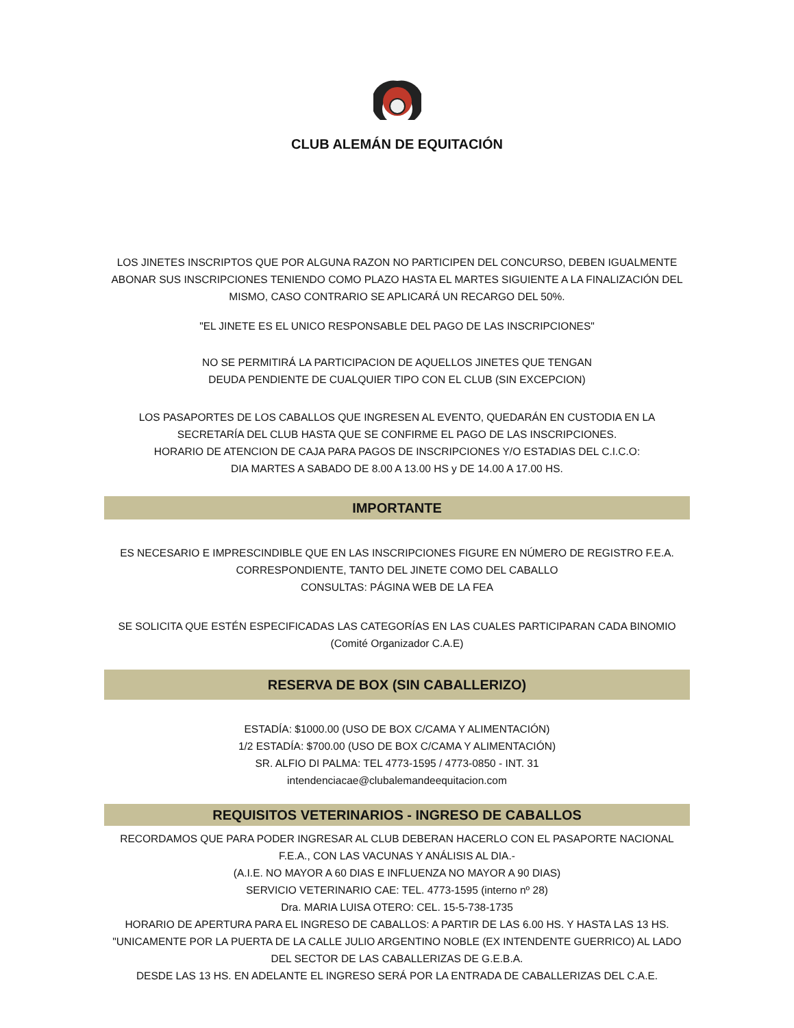CLUB ALEMÁN DE EQUITACIÓN
LOS JINETES INSCRIPTOS QUE POR ALGUNA RAZON NO PARTICIPEN DEL CONCURSO, DEBEN IGUALMENTE ABONAR SUS INSCRIPCIONES TENIENDO COMO PLAZO HASTA EL MARTES SIGUIENTE A LA FINALIZACIÓN DEL MISMO, CASO CONTRARIO SE APLICARÁ UN RECARGO DEL 50%.
"EL JINETE ES EL UNICO RESPONSABLE DEL PAGO DE LAS INSCRIPCIONES"
NO SE PERMITIRÁ LA PARTICIPACION DE AQUELLOS JINETES QUE TENGAN
DEUDA PENDIENTE DE CUALQUIER TIPO CON EL CLUB (SIN EXCEPCION)
LOS PASAPORTES DE LOS CABALLOS QUE INGRESEN AL EVENTO, QUEDARÁN EN CUSTODIA EN LA SECRETARÍA DEL CLUB HASTA QUE SE CONFIRME EL PAGO DE LAS INSCRIPCIONES.
HORARIO DE ATENCION DE CAJA PARA PAGOS DE INSCRIPCIONES Y/O ESTADIAS DEL C.I.C.O:
DIA MARTES A SABADO DE 8.00 A 13.00 HS y DE 14.00 A 17.00 HS.
IMPORTANTE
ES NECESARIO E IMPRESCINDIBLE QUE EN LAS INSCRIPCIONES FIGURE EN NÚMERO DE REGISTRO F.E.A. CORRESPONDIENTE, TANTO DEL JINETE COMO DEL CABALLO
CONSULTAS: PÁGINA WEB DE LA FEA
SE SOLICITA QUE ESTÉN ESPECIFICADAS LAS CATEGORÍAS EN LAS CUALES PARTICIPARAN CADA BINOMIO
(Comité Organizador C.A.E)
RESERVA DE BOX (SIN CABALLERIZO)
ESTADÍA: $1000.00 (USO DE BOX C/CAMA Y ALIMENTACIÓN)
1/2 ESTADÍA: $700.00 (USO DE BOX C/CAMA Y ALIMENTACIÓN)
SR. ALFIO DI PALMA: TEL 4773-1595 / 4773-0850 - INT. 31
intendenciacae@clubalemandeequitacion.com
REQUISITOS VETERINARIOS - INGRESO DE CABALLOS
RECORDAMOS QUE PARA PODER INGRESAR AL CLUB DEBERAN HACERLO CON EL PASAPORTE NACIONAL F.E.A., CON LAS VACUNAS Y ANÁLISIS AL DIA.-
(A.I.E. NO MAYOR A 60 DIAS E INFLUENZA NO MAYOR A 90 DIAS)
SERVICIO VETERINARIO CAE: TEL. 4773-1595 (interno nº 28)
Dra. MARIA LUISA OTERO: CEL. 15-5-738-1735
HORARIO DE APERTURA PARA EL INGRESO DE CABALLOS: A PARTIR DE LAS 6.00 HS. Y HASTA LAS 13 HS.
"UNICAMENTE POR LA PUERTA DE LA CALLE JULIO ARGENTINO NOBLE (EX INTENDENTE GUERRICO) AL LADO DEL SECTOR DE LAS CABALLERIZAS DE G.E.B.A.
DESDE LAS 13 HS. EN ADELANTE EL INGRESO SERÁ POR LA ENTRADA DE CABALLERIZAS DEL C.A.E.